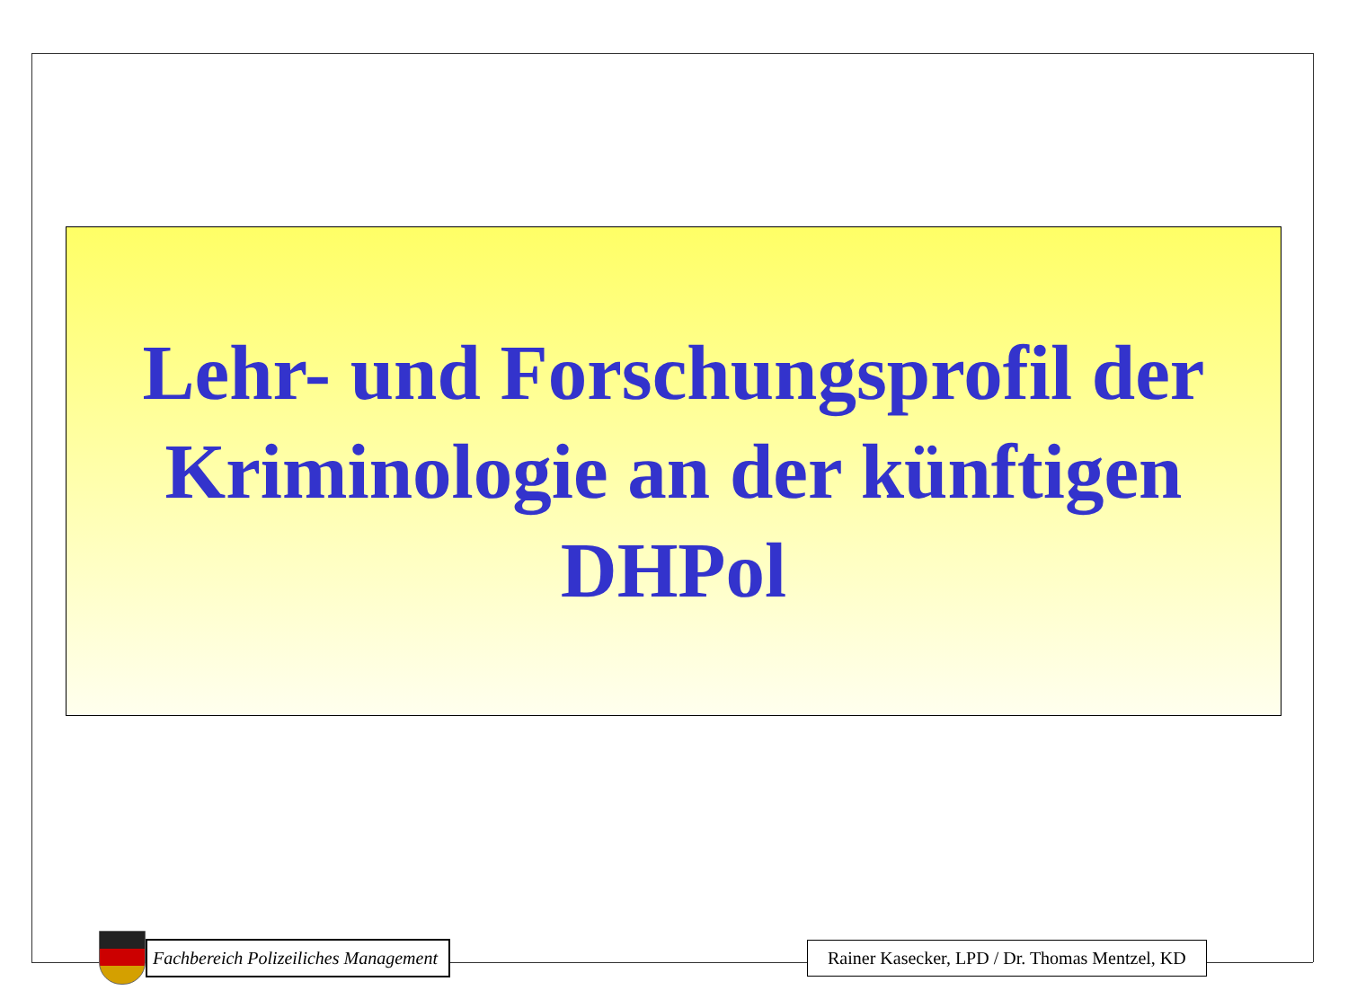Lehr- und Forschungsprofil der
Kriminologie an der künftigen
DHPol
Fachbereich Polizeiliches Management
Rainer Kasecker, LPD / Dr. Thomas Mentzel, KD